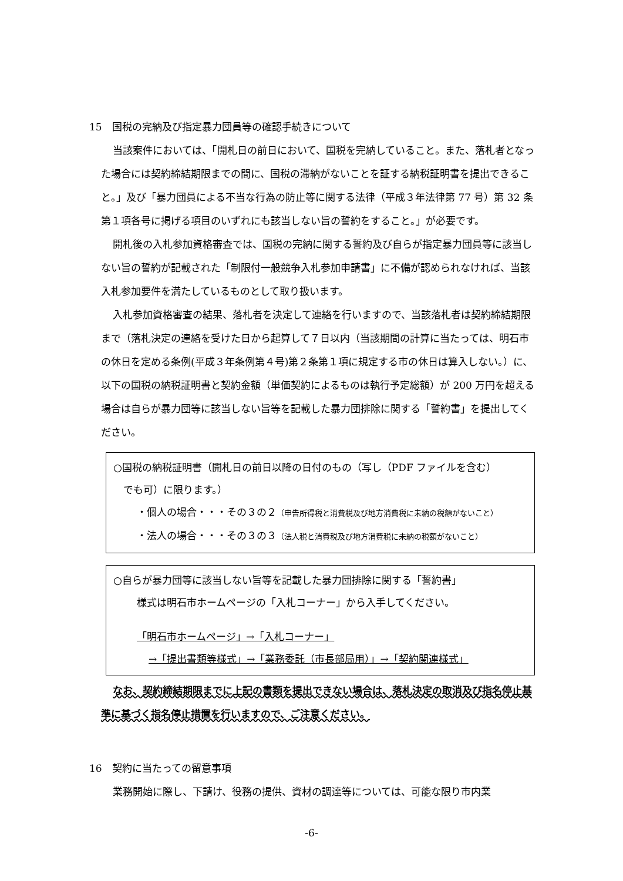15　国税の完納及び指定暴力団員等の確認手続きについて
当該案件においては、「開札日の前日において、国税を完納していること。また、落札者となった場合には契約締結期限までの間に、国税の滞納がないことを証する納税証明書を提出できること。」及び「暴力団員による不当な行為の防止等に関する法律（平成３年法律第 77 号）第 32 条第１項各号に掲げる項目のいずれにも該当しない旨の誓約をすること。」が必要です。
開札後の入札参加資格審査では、国税の完納に関する誓約及び自らが指定暴力団員等に該当しない旨の誓約が記載された「制限付一般競争入札参加申請書」に不備が認められなければ、当該入札参加要件を満たしているものとして取り扱います。
入札参加資格審査の結果、落札者を決定して連絡を行いますので、当該落札者は契約締結期限まで（落札決定の連絡を受けた日から起算して７日以内（当該期間の計算に当たっては、明石市の休日を定める条例(平成３年条例第４号)第２条第１項に規定する市の休日は算入しない。）に、以下の国税の納税証明書と契約金額（単価契約によるものは執行予定総額）が 200 万円を超える場合は自らが暴力団等に該当しない旨等を記載した暴力団排除に関する「誓約書」を提出してください。
○国税の納税証明書（開札日の前日以降の日付のもの（写し（PDF ファイルを含む）
　でも可）に限ります。）
・個人の場合・・・その３の２（申告所得税と消費税及び地方消費税に未納の税額がないこと）
・法人の場合・・・その３の３（法人税と消費税及び地方消費税に未納の税額がないこと）
○自らが暴力団等に該当しない旨等を記載した暴力団排除に関する「誓約書」
様式は明石市ホームページの「入札コーナー」から入手してください。
「明石市ホームページ」→「入札コーナー」
→「提出書類等様式」→「業務委託（市長部局用）」→「契約関連様式」
なお、契約締結期限までに上記の書類を提出できない場合は、落札決定の取消及び指名停止基準に基づく指名停止措置を行いますので、ご注意ください。
16　契約に当たっての留意事項
業務開始に際し、下請け、役務の提供、資材の調達等については、可能な限り市内業
-6-